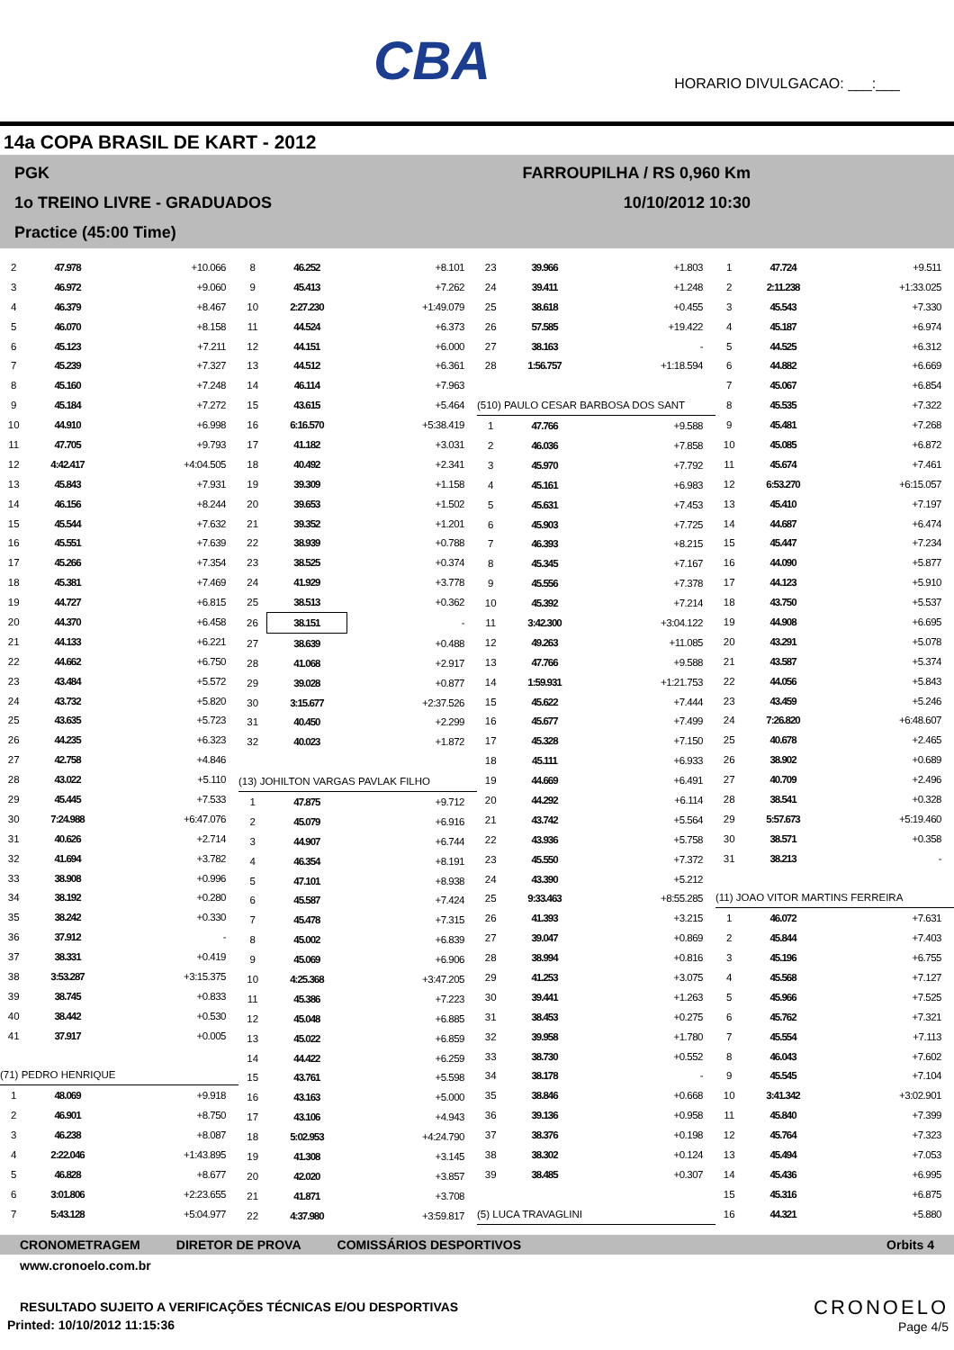CBA
HORARIO DIVULGACAO: ___:___
14a COPA BRASIL DE KART - 2012
PGK
1o TREINO LIVRE - GRADUADOS
Practice (45:00 Time)
FARROUPILHA / RS 0,960 Km
10/10/2012 10:30
| 2 | 47.978 | +10.066 |
| 3 | 46.972 | +9.060 |
| 4 | 46.379 | +8.467 |
| 5 | 46.070 | +8.158 |
| 6 | 45.123 | +7.211 |
| 7 | 45.239 | +7.327 |
| 8 | 45.160 | +7.248 |
| 9 | 45.184 | +7.272 |
| 10 | 44.910 | +6.998 |
| 11 | 47.705 | +9.793 |
| 12 | 4:42.417 | +4:04.505 |
| 13 | 45.843 | +7.931 |
| 14 | 46.156 | +8.244 |
| 15 | 45.544 | +7.632 |
| 16 | 45.551 | +7.639 |
| 17 | 45.266 | +7.354 |
| 18 | 45.381 | +7.469 |
| 19 | 44.727 | +6.815 |
| 20 | 44.370 | +6.458 |
| 21 | 44.133 | +6.221 |
| 22 | 44.662 | +6.750 |
| 23 | 43.484 | +5.572 |
| 24 | 43.732 | +5.820 |
| 25 | 43.635 | +5.723 |
| 26 | 44.235 | +6.323 |
| 27 | 42.758 | +4.846 |
| 28 | 43.022 | +5.110 |
| 29 | 45.445 | +7.533 |
| 30 | 7:24.988 | +6:47.076 |
| 31 | 40.626 | +2.714 |
| 32 | 41.694 | +3.782 |
| 33 | 38.908 | +0.996 |
| 34 | 38.192 | +0.280 |
| 35 | 38.242 | +0.330 |
| 36 | 37.912 | - |
| 37 | 38.331 | +0.419 |
| 38 | 3:53.287 | +3:15.375 |
| 39 | 38.745 | +0.833 |
| 40 | 38.442 | +0.530 |
| 41 | 37.917 | +0.005 |
| (71) PEDRO HENRIQUE | | |
| 1 | 48.069 | +9.918 |
| 2 | 46.901 | +8.750 |
| 3 | 46.238 | +8.087 |
| 4 | 2:22.046 | +1:43.895 |
| 5 | 46.828 | +8.677 |
| 6 | 3:01.806 | +2:23.655 |
| 7 | 5:43.128 | +5:04.977 |
| 8 | 46.252 | +8.101 |
| 9 | 45.413 | +7.262 |
| 10 | 2:27.230 | +1:49.079 |
| 11 | 44.524 | +6.373 |
| 12 | 44.151 | +6.000 |
| 13 | 44.512 | +6.361 |
| 14 | 46.114 | +7.963 |
| 15 | 43.615 | +5.464 |
| 16 | 6:16.570 | +5:38.419 |
| 17 | 41.182 | +3.031 |
| 18 | 40.492 | +2.341 |
| 19 | 39.309 | +1.158 |
| 20 | 39.653 | +1.502 |
| 21 | 39.352 | +1.201 |
| 22 | 38.939 | +0.788 |
| 23 | 38.525 | +0.374 |
| 24 | 41.929 | +3.778 |
| 25 | 38.513 | +0.362 |
| 26 | 38.151 | - |
| 27 | 38.639 | +0.488 |
| 28 | 41.068 | +2.917 |
| 29 | 39.028 | +0.877 |
| 30 | 3:15.677 | +2:37.526 |
| 31 | 40.450 | +2.299 |
| 32 | 40.023 | +1.872 |
| (13) JOHILTON VARGAS PAVLAK FILHO | | |
| 1 | 47.875 | +9.712 |
| 2 | 45.079 | +6.916 |
| 3 | 44.907 | +6.744 |
| 4 | 46.354 | +8.191 |
| 5 | 47.101 | +8.938 |
| 6 | 45.587 | +7.424 |
| 7 | 45.478 | +7.315 |
| 8 | 45.002 | +6.839 |
| 9 | 45.069 | +6.906 |
| 10 | 4:25.368 | +3:47.205 |
| 11 | 45.386 | +7.223 |
| 12 | 45.048 | +6.885 |
| 13 | 45.022 | +6.859 |
| 14 | 44.422 | +6.259 |
| 15 | 43.761 | +5.598 |
| 16 | 43.163 | +5.000 |
| 17 | 43.106 | +4.943 |
| 18 | 5:02.953 | +4:24.790 |
| 19 | 41.308 | +3.145 |
| 20 | 42.020 | +3.857 |
| 21 | 41.871 | +3.708 |
| 22 | 4:37.980 | +3:59.817 |
| 23 | 39.966 | +1.803 |
| 24 | 39.411 | +1.248 |
| 25 | 38.618 | +0.455 |
| 26 | 57.585 | +19.422 |
| 27 | 38.163 | - |
| 28 | 1:56.757 | +1:18.594 |
| (510) PAULO CESAR BARBOSA DOS SANT | | |
| 1 | 47.766 | +9.588 |
| 2 | 46.036 | +7.858 |
| 3 | 45.970 | +7.792 |
| 4 | 45.161 | +6.983 |
| 5 | 45.631 | +7.453 |
| 6 | 45.903 | +7.725 |
| 7 | 46.393 | +8.215 |
| 8 | 45.345 | +7.167 |
| 9 | 45.556 | +7.378 |
| 10 | 45.392 | +7.214 |
| 11 | 3:42.300 | +3:04.122 |
| 12 | 49.263 | +11.085 |
| 13 | 47.766 | +9.588 |
| 14 | 1:59.931 | +1:21.753 |
| 15 | 45.622 | +7.444 |
| 16 | 45.677 | +7.499 |
| 17 | 45.328 | +7.150 |
| 18 | 45.111 | +6.933 |
| 19 | 44.669 | +6.491 |
| 20 | 44.292 | +6.114 |
| 21 | 43.742 | +5.564 |
| 22 | 43.936 | +5.758 |
| 23 | 45.550 | +7.372 |
| 24 | 43.390 | +5.212 |
| 25 | 9:33.463 | +8:55.285 |
| 26 | 41.393 | +3.215 |
| 27 | 39.047 | +0.869 |
| 28 | 38.994 | +0.816 |
| 29 | 41.253 | +3.075 |
| 30 | 39.441 | +1.263 |
| 31 | 38.453 | +0.275 |
| 32 | 39.958 | +1.780 |
| 33 | 38.730 | +0.552 |
| 34 | 38.178 | - |
| 35 | 38.846 | +0.668 |
| 36 | 39.136 | +0.958 |
| 37 | 38.376 | +0.198 |
| 38 | 38.302 | +0.124 |
| 39 | 38.485 | +0.307 |
| (5) LUCA TRAVAGLINI | | |
| 1 | 47.724 | +9.511 |
| 2 | 2:11.238 | +1:33.025 |
| 3 | 45.543 | +7.330 |
| 4 | 45.187 | +6.974 |
| 5 | 44.525 | +6.312 |
| 6 | 44.882 | +6.669 |
| 7 | 45.067 | +6.854 |
| 8 | 45.535 | +7.322 |
| 9 | 45.481 | +7.268 |
| 10 | 45.085 | +6.872 |
| 11 | 45.674 | +7.461 |
| 12 | 6:53.270 | +6:15.057 |
| 13 | 45.410 | +7.197 |
| 14 | 44.687 | +6.474 |
| 15 | 45.447 | +7.234 |
| 16 | 44.090 | +5.877 |
| 17 | 44.123 | +5.910 |
| 18 | 43.750 | +5.537 |
| 19 | 44.908 | +6.695 |
| 20 | 43.291 | +5.078 |
| 21 | 43.587 | +5.374 |
| 22 | 44.056 | +5.843 |
| 23 | 43.459 | +5.246 |
| 24 | 7:26.820 | +6:48.607 |
| 25 | 40.678 | +2.465 |
| 26 | 38.902 | +0.689 |
| 27 | 40.709 | +2.496 |
| 28 | 38.541 | +0.328 |
| 29 | 5:57.673 | +5:19.460 |
| 30 | 38.571 | +0.358 |
| 31 | 38.213 | - |
| (11) JOAO VITOR MARTINS FERREIRA | | |
| 1 | 46.072 | +7.631 |
| 2 | 45.844 | +7.403 |
| 3 | 45.196 | +6.755 |
| 4 | 45.568 | +7.127 |
| 5 | 45.966 | +7.525 |
| 6 | 45.762 | +7.321 |
| 7 | 45.554 | +7.113 |
| 8 | 46.043 | +7.602 |
| 9 | 45.545 | +7.104 |
| 10 | 3:41.342 | +3:02.901 |
| 11 | 45.840 | +7.399 |
| 12 | 45.764 | +7.323 |
| 13 | 45.494 | +7.053 |
| 14 | 45.436 | +6.995 |
| 15 | 45.316 | +6.875 |
| 16 | 44.321 | +5.880 |
CRONOMETRAGEM DIRETOR DE PROVA COMISSÁRIOS DESPORTIVOS Orbits 4
www.cronoelo.com.br
RESULTADO SUJEITO A VERIFICAÇÕES TÉCNICAS E/OU DESPORTIVAS
Printed: 10/10/2012 11:15:36
CRONOELO
Page 4/5